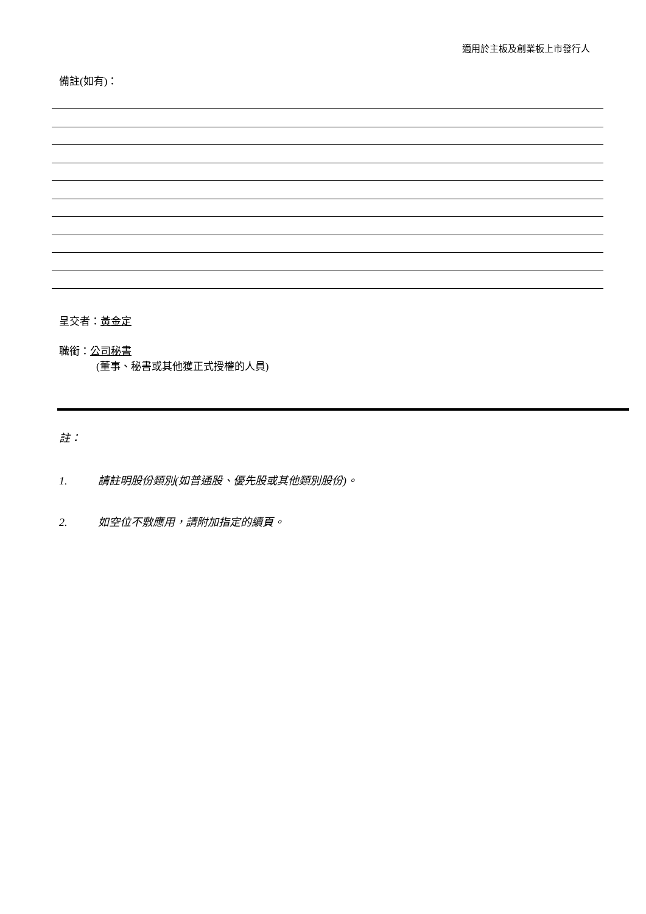適用於主板及創業板上市發行人
備註(如有)：
呈交者：黃金定
職銜：公司秘書
(董事、秘書或其他獲正式授權的人員)
註：
1. 請註明股份類別(如普通股、優先股或其他類別股份)。
2. 如空位不敷應用，請附加指定的續頁。